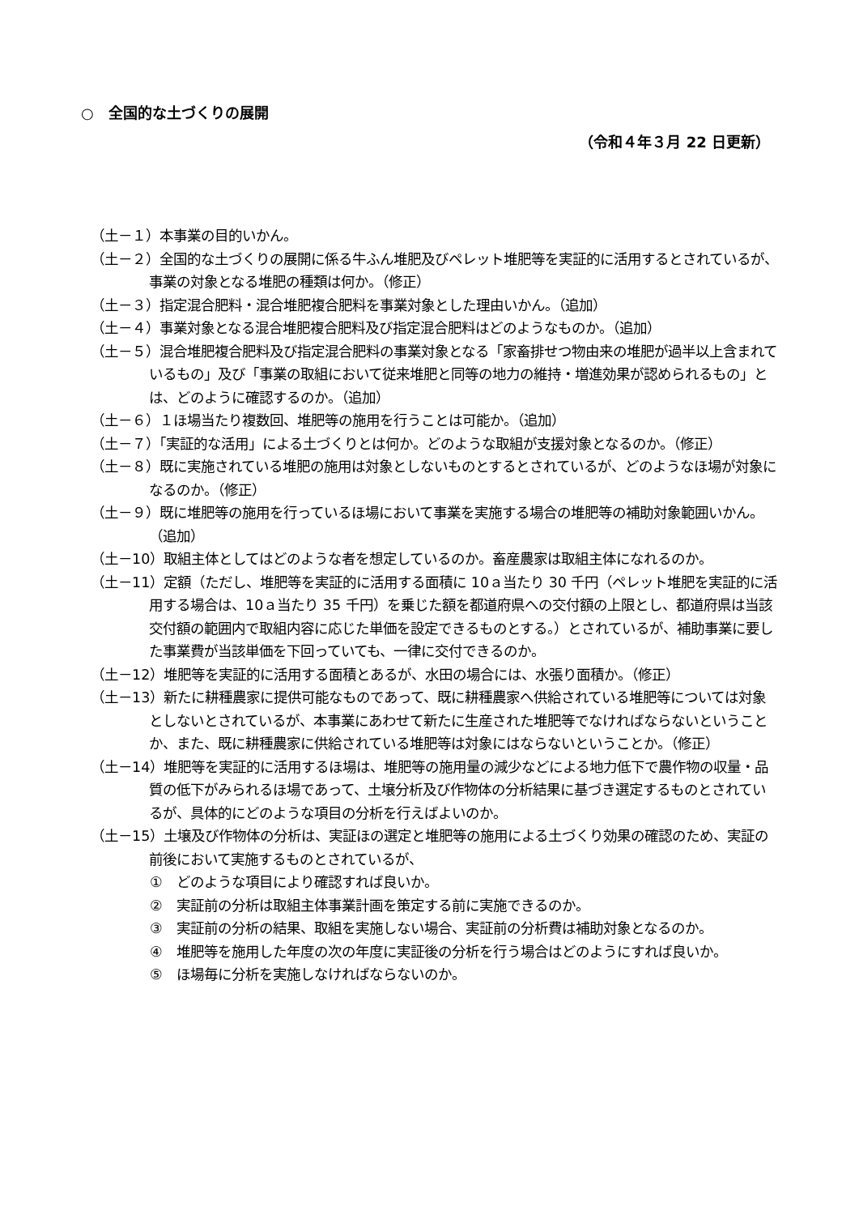○　全国的な土づくりの展開
（令和４年３月 22 日更新）
（土－１）本事業の目的いかん。
（土－２）全国的な土づくりの展開に係る牛ふん堆肥及びペレット堆肥等を実証的に活用するとされているが、事業の対象となる堆肥の種類は何か。（修正）
（土－３）指定混合肥料・混合堆肥複合肥料を事業対象とした理由いかん。（追加）
（土－４）事業対象となる混合堆肥複合肥料及び指定混合肥料はどのようなものか。（追加）
（土－５）混合堆肥複合肥料及び指定混合肥料の事業対象となる「家畜排せつ物由来の堆肥が過半以上含まれているもの」及び「事業の取組において従来堆肥と同等の地力の維持・増進効果が認められるもの」とは、どのように確認するのか。（追加）
（土－６）１ほ場当たり複数回、堆肥等の施用を行うことは可能か。（追加）
（土－７）「実証的な活用」による土づくりとは何か。どのような取組が支援対象となるのか。（修正）
（土－８）既に実施されている堆肥の施用は対象としないものとするとされているが、どのようなほ場が対象になるのか。（修正）
（土－９）既に堆肥等の施用を行っているほ場において事業を実施する場合の堆肥等の補助対象範囲いかん。（追加）
（土－10）取組主体としてはどのような者を想定しているのか。畜産農家は取組主体になれるのか。
（土－11）定額（ただし、堆肥等を実証的に活用する面積に 10ａ当たり 30 千円（ペレット堆肥を実証的に活用する場合は、10ａ当たり 35 千円）を乗じた額を都道府県への交付額の上限とし、都道府県は当該交付額の範囲内で取組内容に応じた単価を設定できるものとする。）とされているが、補助事業に要した事業費が当該単価を下回っていても、一律に交付できるのか。
（土－12）堆肥等を実証的に活用する面積とあるが、水田の場合には、水張り面積か。（修正）
（土－13）新たに耕種農家に提供可能なものであって、既に耕種農家へ供給されている堆肥等については対象としないとされているが、本事業にあわせて新たに生産された堆肥等でなければならないということか、また、既に耕種農家に供給されている堆肥等は対象にはならないということか。（修正）
（土－14）堆肥等を実証的に活用するほ場は、堆肥等の施用量の減少などによる地力低下で農作物の収量・品質の低下がみられるほ場であって、土壌分析及び作物体の分析結果に基づき選定するものとされているが、具体的にどのような項目の分析を行えばよいのか。
（土－15）土壌及び作物体の分析は、実証ほの選定と堆肥等の施用による土づくり効果の確認のため、実証の前後において実施するものとされているが、
①　どのような項目により確認すれば良いか。
②　実証前の分析は取組主体事業計画を策定する前に実施できるのか。
③　実証前の分析の結果、取組を実施しない場合、実証前の分析費は補助対象となるのか。
④　堆肥等を施用した年度の次の年度に実証後の分析を行う場合はどのようにすれば良いか。
⑤　ほ場毎に分析を実施しなければならないのか。